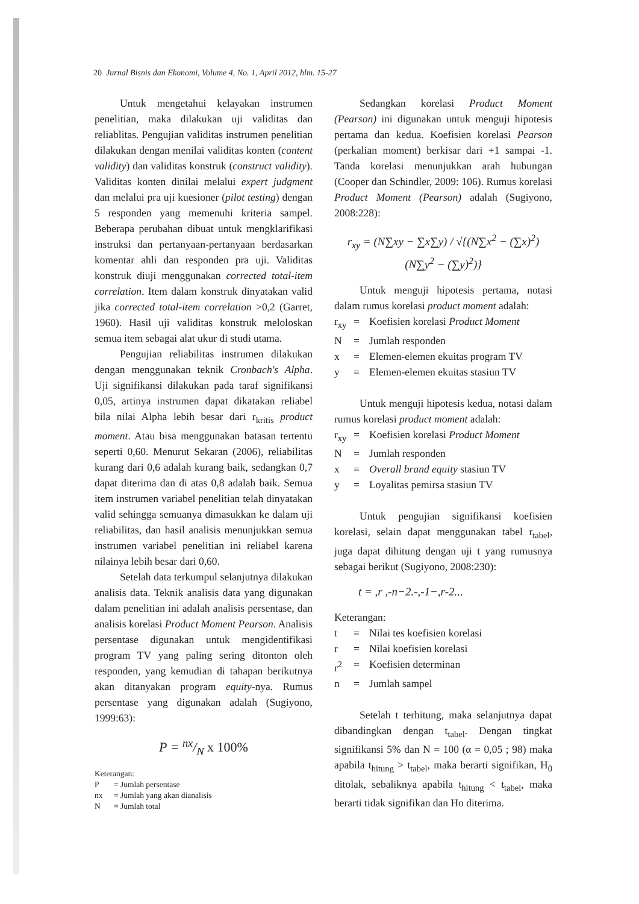20 Jurnal Bisnis dan Ekonomi, Volume 4, No. 1, April 2012, hlm. 15-27
Untuk mengetahui kelayakan instrumen penelitian, maka dilakukan uji validitas dan reliablitas. Pengujian validitas instrumen penelitian dilakukan dengan menilai validitas konten (content validity) dan validitas konstruk (construct validity). Validitas konten dinilai melalui expert judgment dan melalui pra uji kuesioner (pilot testing) dengan 5 responden yang memenuhi kriteria sampel. Beberapa perubahan dibuat untuk mengklarifikasi instruksi dan pertanyaan-pertanyaan berdasarkan komentar ahli dan responden pra uji. Validitas konstruk diuji menggunakan corrected total-item correlation. Item dalam konstruk dinyatakan valid jika corrected total-item correlation >0,2 (Garret, 1960). Hasil uji validitas konstruk meloloskan semua item sebagai alat ukur di studi utama.
Pengujian reliabilitas instrumen dilakukan dengan menggunakan teknik Cronbach's Alpha. Uji signifikansi dilakukan pada taraf signifikansi 0,05, artinya instrumen dapat dikatakan reliabel bila nilai Alpha lebih besar dari r<sub>kritis</sub> product moment. Atau bisa menggunakan batasan tertentu seperti 0,60. Menurut Sekaran (2006), reliabilitas kurang dari 0,6 adalah kurang baik, sedangkan 0,7 dapat diterima dan di atas 0,8 adalah baik. Semua item instrumen variabel penelitian telah dinyatakan valid sehingga semuanya dimasukkan ke dalam uji reliabilitas, dan hasil analisis menunjukkan semua instrumen variabel penelitian ini reliabel karena nilainya lebih besar dari 0,60.
Setelah data terkumpul selanjutnya dilakukan analisis data. Teknik analisis data yang digunakan dalam penelitian ini adalah analisis persentase, dan analisis korelasi Product Moment Pearson. Analisis persentase digunakan untuk mengidentifikasi program TV yang paling sering ditonton oleh responden, yang kemudian di tahapan berikutnya akan ditanyakan program equity-nya. Rumus persentase yang digunakan adalah (Sugiyono, 1999:63):
P = nx/N x 100%
Keterangan:
P = Jumlah persentase nx = Jumlah yang akan dianalisis N = Jumlah total
Sedangkan korelasi Product Moment (Pearson) ini digunakan untuk menguji hipotesis pertama dan kedua. Koefisien korelasi Pearson (perkalian moment) berkisar dari +1 sampai -1. Tanda korelasi menunjukkan arah hubungan (Cooper dan Schindler, 2009: 106). Rumus korelasi Product Moment (Pearson) adalah (Sugiyono, 2008:228):
r<sub>xy</sub> = (N∑xy − ∑x∑y) / √{(N∑x<sup>2</sup> − (∑x)<sup>2</sup>)(N∑y<sup>2</sup> − (∑y)<sup>2</sup>)}
Untuk menguji hipotesis pertama, notasi dalam rumus korelasi product moment adalah:
r<sub>xy</sub> = Koefisien korelasi Product Moment N = Jumlah responden x = Elemen-elemen ekuitas program TV y = Elemen-elemen ekuitas stasiun TV
Untuk menguji hipotesis kedua, notasi dalam rumus korelasi product moment adalah:
r<sub>xy</sub> = Koefisien korelasi Product Moment N = Jumlah responden x = Overall brand equity stasiun TV y = Loyalitas pemirsa stasiun TV
Untuk pengujian signifikansi koefisien korelasi, selain dapat menggunakan tabel r<sub>tabel</sub>, juga dapat dihitung dengan uji t yang rumusnya sebagai berikut (Sugiyono, 2008:230):
t = ,r ,-n−2.-,-1−,r-2...
Keterangan:
t = Nilai tes koefisien korelasi r = Nilai koefisien korelasi r<sup>2</sup> = Koefisien determinan n = Jumlah sampel
Setelah t terhitung, maka selanjutnya dapat dibandingkan dengan t<sub>tabel</sub>. Dengan tingkat signifikansi 5% dan N = 100 (α = 0,05 ; 98) maka apabila t<sub>hitung</sub> > t<sub>tabel</sub>, maka berarti signifikan, H<sub>0</sub> ditolak, sebaliknya apabila t<sub>hitung</sub> < t<sub>tabel</sub>, maka berarti tidak signifikan dan Ho diterima.